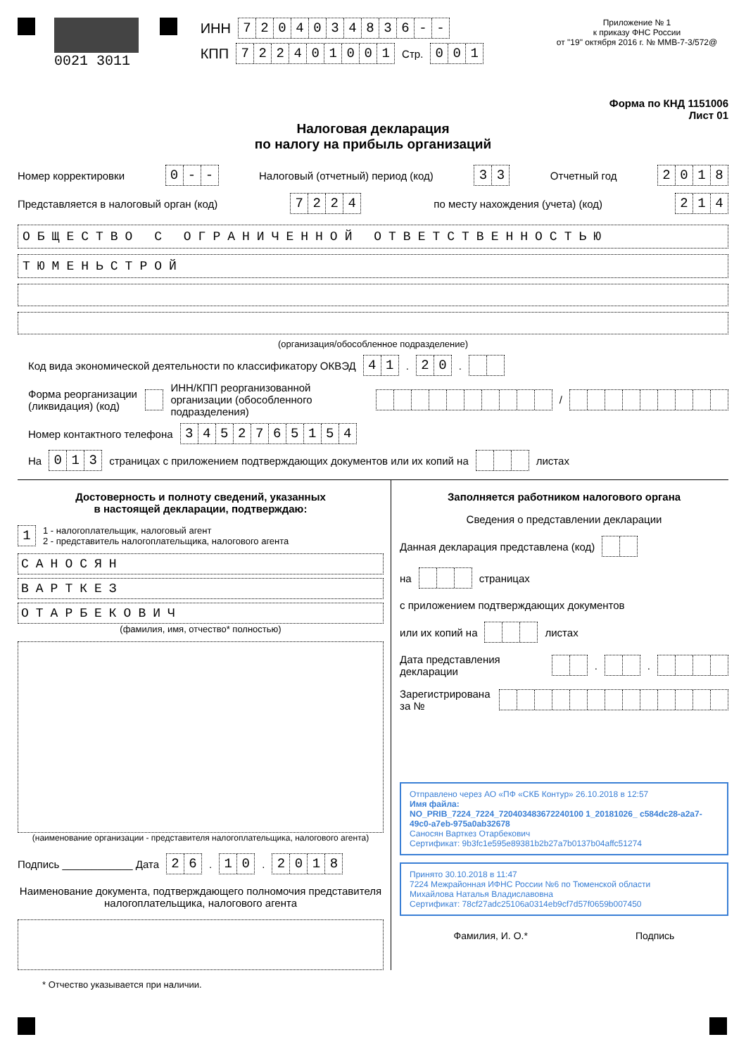0021 3011 ИНН 7204034836 - -
КПП 722401001 Стр. 001
Приложение № 1
к приказу ФНС России
от "19" октября 2016 г. № ММВ-7-3/572@
Форма по КНД 1151006
Лист 01
Налоговая декларация
по налогу на прибыль организаций
Номер корректировки 0 - - Налоговый (отчетный) период (код) 33 Отчетный год 2018
Представляется в налоговый орган (код) 7224 по месту нахождения (учета) (код) 214
ОБЩЕСТВО С ОГРАНИЧЕННОЙ ОТВЕТСТВЕННОСТЬЮ
ТЮМЕНЬСТРОЙ
(организация/обособленное подразделение)
Код вида экономической деятельности по классификатору ОКВЭД 41. 20.
Форма реорганизации (ликвидация) (код) ИНН/КПП реорганизованной организации (обособленного подразделения) /
Номер контактного телефона 3452765154
На 013 страницах с приложением подтверждающих документов или их копий на листах
Достоверность и полноту сведений, указанных
в настоящей декларации, подтверждаю:
1 1 - налогоплательщик, налоговый агент
2 - представитель налогоплательщика, налогового агента
САНОСЯН
ВАРТКЕЗ
ОТАРБЕКОВИЧ
(фамилия, имя, отчество* полностью)
(наименование организации - представителя налогоплательщика, налогового агента)
Подпись ____________ Дата 26. 10. 2018
Наименование документа, подтверждающего полномочия представителя налогоплательщика, налогового агента
Заполняется работником налогового органа
Сведения о представлении декларации
Данная декларация представлена (код)
на страницах
с приложением подтверждающих документов
или их копий на листах
Дата представления декларации . .
Зарегистрирована за №
Отправлено через АО «ПФ «СКБ Контур» 26.10.2018 в 12:57
Имя файла:
NO_PRIB_7224_7224_720403483672240100 1_20181026_ c584dc28-a2a7-49c0-a7eb-975a0ab32678
Саносян Вартк​ез Отарбекович
Сертификат: 9b3fc1e595e89381b2b27a7b0137b04affc51274
Принято 30.10.2018 в 11:47
7224 Межрайонная ИФНС России №6 по Тюменской области
Михайлова Наталья Владиславовна
Сертификат: 78cf27adc25106a0314eb9cf7d57f0659b007450
Фамилия, И. О.* Подпись
* Отчество указывается при наличии.